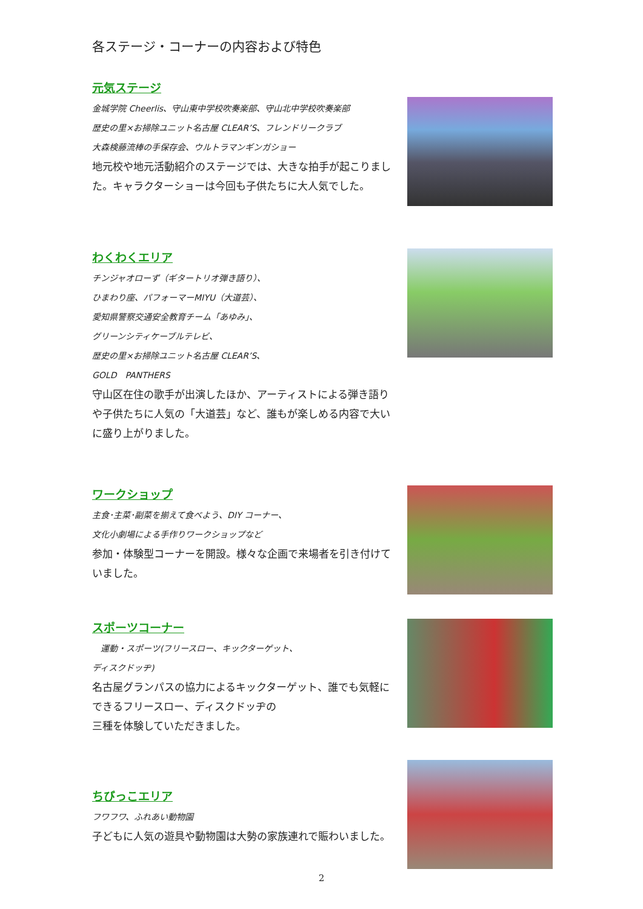各ステージ・コーナーの内容および特色
元気ステージ
金城学院 Cheerlis、守山東中学校吹奏楽部、守山北中学校吹奏楽部
歴史の里×お掃除ユニット名古屋 CLEAR’S、フレンドリークラブ
大森検藤流棒の手保存会、ウルトラマンギンガショー
地元校や地元活動紹介のステージでは、大きな拍手が起こりました。キャラクターショーは今回も子供たちに大人気でした。
わくわくエリア
チンジャオローず（ギタートリオ弾き語り）、
ひまわり座、パフォーマーMIYU（大道芸）、
愛知県警察交通安全教育チーム「あゆみ」、
グリーンシティケーブルテレビ、
歴史の里×お掃除ユニット名古屋 CLEAR’S、
GOLD　PANTHERS
守山区在住の歌手が出演したほか、アーティストによる弾き語りや子供たちに人気の「大道芸」など、誰もが楽しめる内容で大いに盛り上がりました。
ワークショップ
主食･主菜･副菜を揃えて食べよう、DIY コーナー、
文化小劇場による手作りワークショップなど
参加・体験型コーナーを開設。様々な企画で来場者を引き付けていました。
スポーツコーナー
　運動・スポーツ(フリースロー、キックターゲット、
ディスクドッヂ)
名古屋グランパスの協力によるキックターゲット、誰でも気軽にできるフリースロー、ディスクドッヂの
三種を体験していただきました。
ちびっこエリア
フワフワ、ふれあい動物園
子どもに人気の遊具や動物園は大勢の家族連れで賑わいました。
2